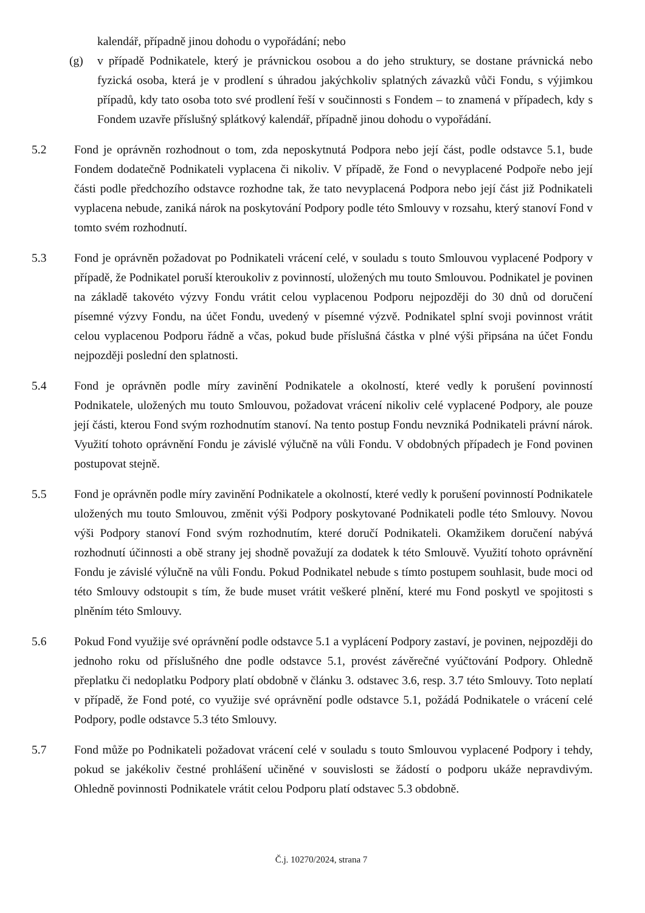kalendář, případně jinou dohodu o vypořádání; nebo
(g) v případě Podnikatele, který je právnickou osobou a do jeho struktury, se dostane právnická nebo fyzická osoba, která je v prodlení s úhradou jakýchkoliv splatných závazků vůči Fondu, s výjimkou případů, kdy tato osoba toto své prodlení řeší v součinnosti s Fondem – to znamená v případech, kdy s Fondem uzavře příslušný splátkový kalendář, případně jinou dohodu o vypořádání.
5.2 Fond je oprávněn rozhodnout o tom, zda neposkytnutá Podpora nebo její část, podle odstavce 5.1, bude Fondem dodatečně Podnikateli vyplacena či nikoliv. V případě, že Fond o nevyplacené Podpoře nebo její části podle předchozího odstavce rozhodne tak, že tato nevyplacená Podpora nebo její část již Podnikateli vyplacena nebude, zaniká nárok na poskytování Podpory podle této Smlouvy v rozsahu, který stanoví Fond v tomto svém rozhodnutí.
5.3 Fond je oprávněn požadovat po Podnikateli vrácení celé, v souladu s touto Smlouvou vyplacené Podpory v případě, že Podnikatel poruší kteroukoliv z povinností, uložených mu touto Smlouvou. Podnikatel je povinen na základě takovéto výzvy Fondu vrátit celou vyplacenou Podporu nejpozději do 30 dnů od doručení písemné výzvy Fondu, na účet Fondu, uvedený v písemné výzvě. Podnikatel splní svoji povinnost vrátit celou vyplacenou Podporu řádně a včas, pokud bude příslušná částka v plné výši připsána na účet Fondu nejpozději poslední den splatnosti.
5.4 Fond je oprávněn podle míry zavinění Podnikatele a okolností, které vedly k porušení povinností Podnikatele, uložených mu touto Smlouvou, požadovat vrácení nikoliv celé vyplacené Podpory, ale pouze její části, kterou Fond svým rozhodnutím stanoví. Na tento postup Fondu nevzniká Podnikateli právní nárok. Využití tohoto oprávnění Fondu je závislé výlučně na vůli Fondu. V obdobných případech je Fond povinen postupovat stejně.
5.5 Fond je oprávněn podle míry zavinění Podnikatele a okolností, které vedly k porušení povinností Podnikatele uložených mu touto Smlouvou, změnit výši Podpory poskytované Podnikateli podle této Smlouvy. Novou výši Podpory stanoví Fond svým rozhodnutím, které doručí Podnikateli. Okamžikem doručení nabývá rozhodnutí účinnosti a obě strany jej shodně považují za dodatek k této Smlouvě. Využití tohoto oprávnění Fondu je závislé výlučně na vůli Fondu. Pokud Podnikatel nebude s tímto postupem souhlasit, bude moci od této Smlouvy odstoupit s tím, že bude muset vrátit veškeré plnění, které mu Fond poskytl ve spojitosti s plněním této Smlouvy.
5.6 Pokud Fond využije své oprávnění podle odstavce 5.1 a vyplácení Podpory zastaví, je povinen, nejpozději do jednoho roku od příslušného dne podle odstavce 5.1, provést závěrečné vyúčtování Podpory. Ohledně přeplatku či nedoplatku Podpory platí obdobně v článku 3. odstavec 3.6, resp. 3.7 této Smlouvy. Toto neplatí v případě, že Fond poté, co využije své oprávnění podle odstavce 5.1, požádá Podnikatele o vrácení celé Podpory, podle odstavce 5.3 této Smlouvy.
5.7 Fond může po Podnikateli požadovat vrácení celé v souladu s touto Smlouvou vyplacené Podpory i tehdy, pokud se jakékoliv čestné prohlášení učiněné v souvislosti se žádostí o podporu ukáže nepravdivým. Ohledně povinnosti Podnikatele vrátit celou Podporu platí odstavec 5.3 obdobně.
Č.j. 10270/2024, strana 7